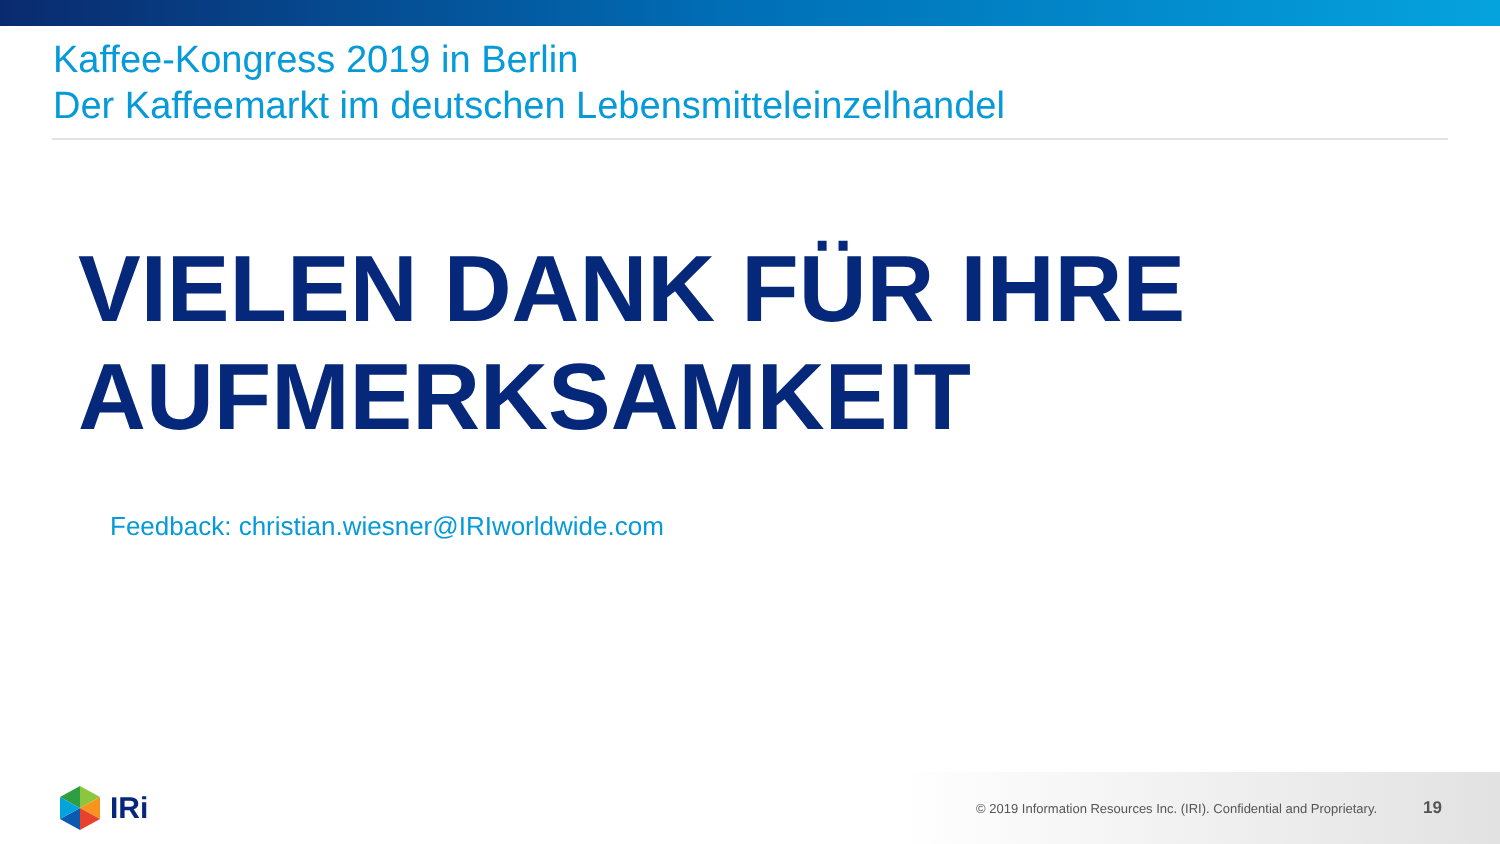Kaffee-Kongress 2019 in Berlin
Der Kaffeemarkt im deutschen Lebensmitteleinzelhandel
VIELEN DANK FÜR IHRE
AUFMERKSAMKEIT
Feedback: christian.wiesner@IRIworldwide.com
IRi
© 2019 Information Resources Inc. (IRI). Confidential and Proprietary.
19